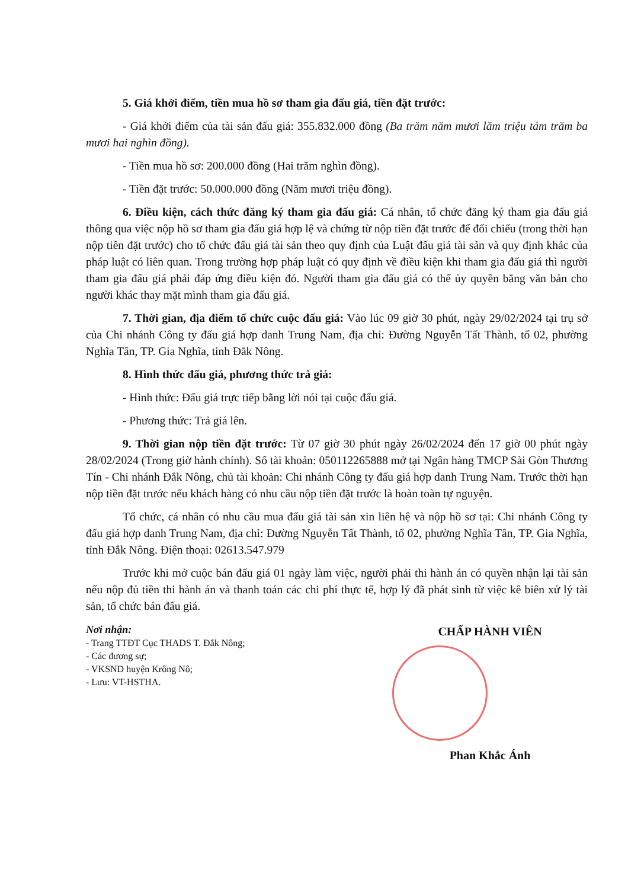5. Giá khởi điểm, tiền mua hồ sơ tham gia đấu giá, tiền đặt trước:
- Giá khởi điểm của tài sản đấu giá: 355.832.000 đồng (Ba trăm năm mươi lăm triệu tám trăm ba mươi hai nghìn đồng).
- Tiền mua hồ sơ: 200.000 đồng (Hai trăm nghìn đồng).
- Tiền đặt trước: 50.000.000 đồng (Năm mươi triệu đồng).
6. Điều kiện, cách thức đăng ký tham gia đấu giá: Cá nhân, tổ chức đăng ký tham gia đấu giá thông qua việc nộp hồ sơ tham gia đấu giá hợp lệ và chứng từ nộp tiền đặt trước để đối chiếu (trong thời hạn nộp tiền đặt trước) cho tổ chức đấu giá tài sản theo quy định của Luật đấu giá tài sản và quy định khác của pháp luật có liên quan. Trong trường hợp pháp luật có quy định về điều kiện khi tham gia đấu giá thì người tham gia đấu giá phải đáp ứng điều kiện đó. Người tham gia đấu giá có thể ủy quyền bằng văn bản cho người khác thay mặt mình tham gia đấu giá.
7. Thời gian, địa điểm tổ chức cuộc đấu giá: Vào lúc 09 giờ 30 phút, ngày 29/02/2024 tại trụ sở của Chi nhánh Công ty đấu giá hợp danh Trung Nam, địa chỉ: Đường Nguyễn Tất Thành, tổ 02, phường Nghĩa Tân, TP. Gia Nghĩa, tỉnh Đắk Nông.
8. Hình thức đấu giá, phương thức trả giá:
- Hình thức: Đấu giá trực tiếp bằng lời nói tại cuộc đấu giá.
- Phương thức: Trả giá lên.
9. Thời gian nộp tiền đặt trước: Từ 07 giờ 30 phút ngày 26/02/2024 đến 17 giờ 00 phút ngày 28/02/2024 (Trong giờ hành chính). Số tài khoản: 050112265888 mở tại Ngân hàng TMCP Sài Gòn Thương Tín - Chi nhánh Đắk Nông, chủ tài khoản: Chi nhánh Công ty đấu giá hợp danh Trung Nam. Trước thời hạn nộp tiền đặt trước nếu khách hàng có nhu cầu nộp tiền đặt trước là hoàn toàn tự nguyện.
Tổ chức, cá nhân có nhu cầu mua đấu giá tài sản xin liên hệ và nộp hồ sơ tại: Chi nhánh Công ty đấu giá hợp danh Trung Nam, địa chỉ: Đường Nguyễn Tất Thành, tổ 02, phường Nghĩa Tân, TP. Gia Nghĩa, tỉnh Đắk Nông. Điện thoại: 02613.547.979
Trước khi mở cuộc bán đấu giá 01 ngày làm việc, người phải thi hành án có quyền nhận lại tài sản nếu nộp đủ tiền thi hành án và thanh toán các chi phí thực tế, hợp lý đã phát sinh từ việc kê biên xử lý tài sản, tổ chức bán đấu giá.
Nơi nhận:
- Trang TTĐT Cục THADS T. Đắk Nông;
- Các đương sự;
- VKSND huyện Krông Nô;
- Lưu: VT-HSTHA.
CHẤP HÀNH VIÊN
Phan Khắc Ánh